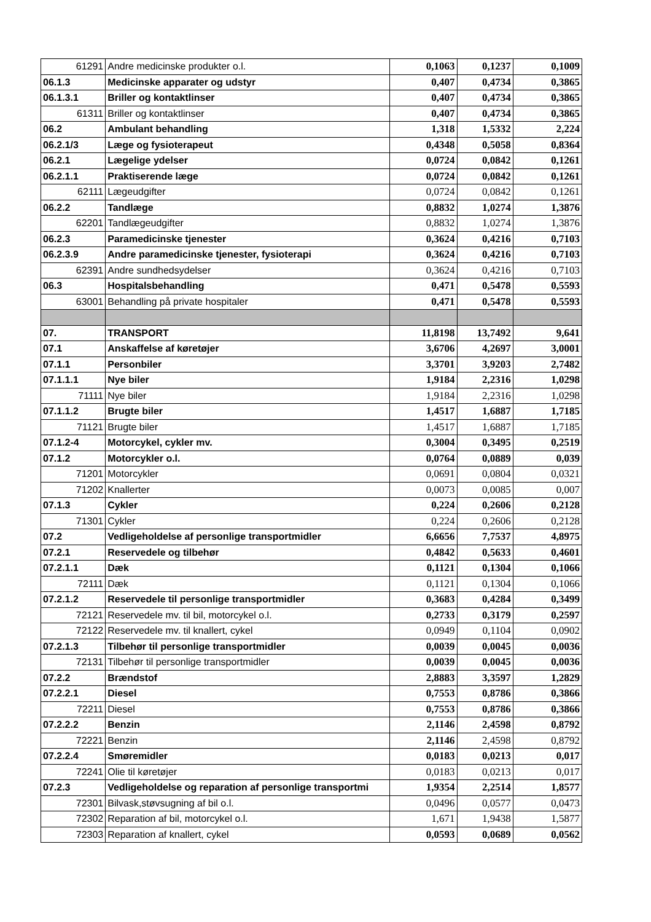| 61291 | Andre medicinske produkter o.l. | 0,1063 | 0,1237 | 0,1009 |
| 06.1.3 | Medicinske apparater og udstyr | 0,407 | 0,4734 | 0,3865 |
| 06.1.3.1 | Briller og kontaktlinser | 0,407 | 0,4734 | 0,3865 |
| 61311 | Briller og kontaktlinser | 0,407 | 0,4734 | 0,3865 |
| 06.2 | Ambulant behandling | 1,318 | 1,5332 | 2,224 |
| 06.2.1/3 | Læge og fysioterapeut | 0,4348 | 0,5058 | 0,8364 |
| 06.2.1 | Lægelige ydelser | 0,0724 | 0,0842 | 0,1261 |
| 06.2.1.1 | Praktiserende læge | 0,0724 | 0,0842 | 0,1261 |
| 62111 | Lægeudgifter | 0,0724 | 0,0842 | 0,1261 |
| 06.2.2 | Tandlæge | 0,8832 | 1,0274 | 1,3876 |
| 62201 | Tandlægeudgifter | 0,8832 | 1,0274 | 1,3876 |
| 06.2.3 | Paramedicinske tjenester | 0,3624 | 0,4216 | 0,7103 |
| 06.2.3.9 | Andre paramedicinske tjenester, fysioterapi | 0,3624 | 0,4216 | 0,7103 |
| 62391 | Andre sundhedsydelser | 0,3624 | 0,4216 | 0,7103 |
| 06.3 | Hospitalsbehandling | 0,471 | 0,5478 | 0,5593 |
| 63001 | Behandling på private hospitaler | 0,471 | 0,5478 | 0,5593 |
| 07. | TRANSPORT | 11,8198 | 13,7492 | 9,641 |
| 07.1 | Anskaffelse af køretøjer | 3,6706 | 4,2697 | 3,0001 |
| 07.1.1 | Personbiler | 3,3701 | 3,9203 | 2,7482 |
| 07.1.1.1 | Nye biler | 1,9184 | 2,2316 | 1,0298 |
| 71111 | Nye biler | 1,9184 | 2,2316 | 1,0298 |
| 07.1.1.2 | Brugte biler | 1,4517 | 1,6887 | 1,7185 |
| 71121 | Brugte biler | 1,4517 | 1,6887 | 1,7185 |
| 07.1.2-4 | Motorcykel, cykler mv. | 0,3004 | 0,3495 | 0,2519 |
| 07.1.2 | Motorcykler o.l. | 0,0764 | 0,0889 | 0,039 |
| 71201 | Motorcykler | 0,0691 | 0,0804 | 0,0321 |
| 71202 | Knallerter | 0,0073 | 0,0085 | 0,007 |
| 07.1.3 | Cykler | 0,224 | 0,2606 | 0,2128 |
| 71301 | Cykler | 0,224 | 0,2606 | 0,2128 |
| 07.2 | Vedligeholdelse af personlige transportmidler | 6,6656 | 7,7537 | 4,8975 |
| 07.2.1 | Reservedele og tilbehør | 0,4842 | 0,5633 | 0,4601 |
| 07.2.1.1 | Dæk | 0,1121 | 0,1304 | 0,1066 |
| 72111 | Dæk | 0,1121 | 0,1304 | 0,1066 |
| 07.2.1.2 | Reservedele til personlige transportmidler | 0,3683 | 0,4284 | 0,3499 |
| 72121 | Reservedele mv. til bil, motorcykel o.l. | 0,2733 | 0,3179 | 0,2597 |
| 72122 | Reservedele mv. til knallert, cykel | 0,0949 | 0,1104 | 0,0902 |
| 07.2.1.3 | Tilbehør til personlige transportmidler | 0,0039 | 0,0045 | 0,0036 |
| 72131 | Tilbehør til personlige transportmidler | 0,0039 | 0,0045 | 0,0036 |
| 07.2.2 | Brændstof | 2,8883 | 3,3597 | 1,2829 |
| 07.2.2.1 | Diesel | 0,7553 | 0,8786 | 0,3866 |
| 72211 | Diesel | 0,7553 | 0,8786 | 0,3866 |
| 07.2.2.2 | Benzin | 2,1146 | 2,4598 | 0,8792 |
| 72221 | Benzin | 2,1146 | 2,4598 | 0,8792 |
| 07.2.2.4 | Smøremidler | 0,0183 | 0,0213 | 0,017 |
| 72241 | Olie til køretøjer | 0,0183 | 0,0213 | 0,017 |
| 07.2.3 | Vedligeholdelse og reparation af personlige transportmi | 1,9354 | 2,2514 | 1,8577 |
| 72301 | Bilvask,støvsugning af bil o.l. | 0,0496 | 0,0577 | 0,0473 |
| 72302 | Reparation af bil, motorcykel o.l. | 1,671 | 1,9438 | 1,5877 |
| 72303 | Reparation af knallert, cykel | 0,0593 | 0,0689 | 0,0562 |